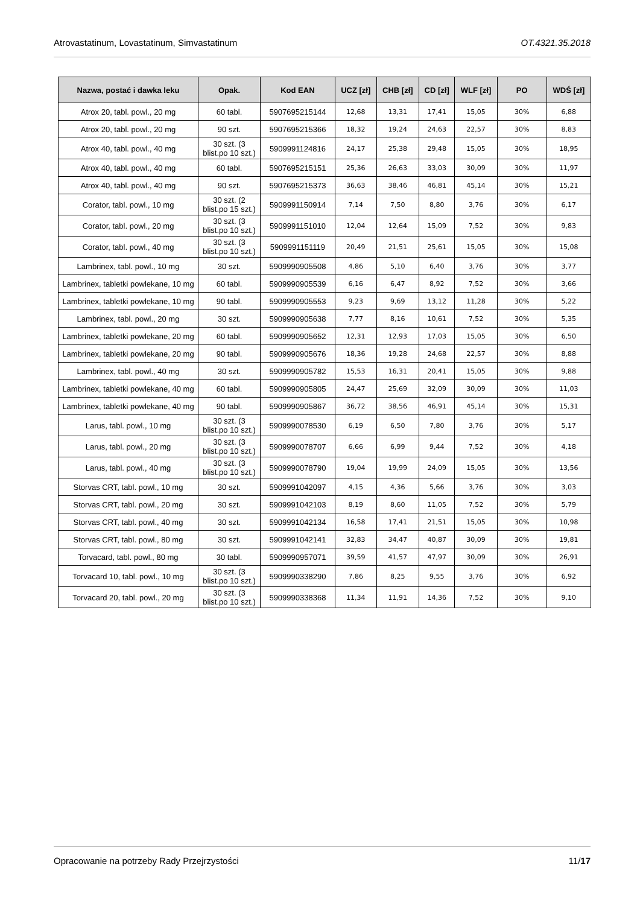Atrovastatinum, Lovastatinum, Simvastatinum OT.4321.35.2018
| Nazwa, postać i dawka leku | Opak. | Kod EAN | UCZ [zł] | CHB [zł] | CD [zł] | WLF [zł] | PO | WDŚ [zł] |
| --- | --- | --- | --- | --- | --- | --- | --- | --- |
| Atrox 20, tabl. powl., 20 mg | 60 tabl. | 5907695215144 | 12,68 | 13,31 | 17,41 | 15,05 | 30% | 6,88 |
| Atrox 20, tabl. powl., 20 mg | 90 szt. | 5907695215366 | 18,32 | 19,24 | 24,63 | 22,57 | 30% | 8,83 |
| Atrox 40, tabl. powl., 40 mg | 30 szt. (3 blist.po 10 szt.) | 5909991124816 | 24,17 | 25,38 | 29,48 | 15,05 | 30% | 18,95 |
| Atrox 40, tabl. powl., 40 mg | 60 tabl. | 5907695215151 | 25,36 | 26,63 | 33,03 | 30,09 | 30% | 11,97 |
| Atrox 40, tabl. powl., 40 mg | 90 szt. | 5907695215373 | 36,63 | 38,46 | 46,81 | 45,14 | 30% | 15,21 |
| Corator, tabl. powl., 10 mg | 30 szt. (2 blist.po 15 szt.) | 5909991150914 | 7,14 | 7,50 | 8,80 | 3,76 | 30% | 6,17 |
| Corator, tabl. powl., 20 mg | 30 szt. (3 blist.po 10 szt.) | 5909991151010 | 12,04 | 12,64 | 15,09 | 7,52 | 30% | 9,83 |
| Corator, tabl. powl., 40 mg | 30 szt. (3 blist.po 10 szt.) | 5909991151119 | 20,49 | 21,51 | 25,61 | 15,05 | 30% | 15,08 |
| Lambrinex, tabl. powl., 10 mg | 30 szt. | 5909990905508 | 4,86 | 5,10 | 6,40 | 3,76 | 30% | 3,77 |
| Lambrinex, tabletki powlekane, 10 mg | 60 tabl. | 5909990905539 | 6,16 | 6,47 | 8,92 | 7,52 | 30% | 3,66 |
| Lambrinex, tabletki powlekane, 10 mg | 90 tabl. | 5909990905553 | 9,23 | 9,69 | 13,12 | 11,28 | 30% | 5,22 |
| Lambrinex, tabl. powl., 20 mg | 30 szt. | 5909990905638 | 7,77 | 8,16 | 10,61 | 7,52 | 30% | 5,35 |
| Lambrinex, tabletki powlekane, 20 mg | 60 tabl. | 5909990905652 | 12,31 | 12,93 | 17,03 | 15,05 | 30% | 6,50 |
| Lambrinex, tabletki powlekane, 20 mg | 90 tabl. | 5909990905676 | 18,36 | 19,28 | 24,68 | 22,57 | 30% | 8,88 |
| Lambrinex, tabl. powl., 40 mg | 30 szt. | 5909990905782 | 15,53 | 16,31 | 20,41 | 15,05 | 30% | 9,88 |
| Lambrinex, tabletki powlekane, 40 mg | 60 tabl. | 5909990905805 | 24,47 | 25,69 | 32,09 | 30,09 | 30% | 11,03 |
| Lambrinex, tabletki powlekane, 40 mg | 90 tabl. | 5909990905867 | 36,72 | 38,56 | 46,91 | 45,14 | 30% | 15,31 |
| Larus, tabl. powl., 10 mg | 30 szt. (3 blist.po 10 szt.) | 5909990078530 | 6,19 | 6,50 | 7,80 | 3,76 | 30% | 5,17 |
| Larus, tabl. powl., 20 mg | 30 szt. (3 blist.po 10 szt.) | 5909990078707 | 6,66 | 6,99 | 9,44 | 7,52 | 30% | 4,18 |
| Larus, tabl. powl., 40 mg | 30 szt. (3 blist.po 10 szt.) | 5909990078790 | 19,04 | 19,99 | 24,09 | 15,05 | 30% | 13,56 |
| Storvas CRT, tabl. powl., 10 mg | 30 szt. | 5909991042097 | 4,15 | 4,36 | 5,66 | 3,76 | 30% | 3,03 |
| Storvas CRT, tabl. powl., 20 mg | 30 szt. | 5909991042103 | 8,19 | 8,60 | 11,05 | 7,52 | 30% | 5,79 |
| Storvas CRT, tabl. powl., 40 mg | 30 szt. | 5909991042134 | 16,58 | 17,41 | 21,51 | 15,05 | 30% | 10,98 |
| Storvas CRT, tabl. powl., 80 mg | 30 szt. | 5909991042141 | 32,83 | 34,47 | 40,87 | 30,09 | 30% | 19,81 |
| Torvacard, tabl. powl., 80 mg | 30 tabl. | 5909990957071 | 39,59 | 41,57 | 47,97 | 30,09 | 30% | 26,91 |
| Torvacard 10, tabl. powl., 10 mg | 30 szt. (3 blist.po 10 szt.) | 5909990338290 | 7,86 | 8,25 | 9,55 | 3,76 | 30% | 6,92 |
| Torvacard 20, tabl. powl., 20 mg | 30 szt. (3 blist.po 10 szt.) | 5909990338368 | 11,34 | 11,91 | 14,36 | 7,52 | 30% | 9,10 |
Opracowanie na potrzeby Rady Przejrzystości 11/17